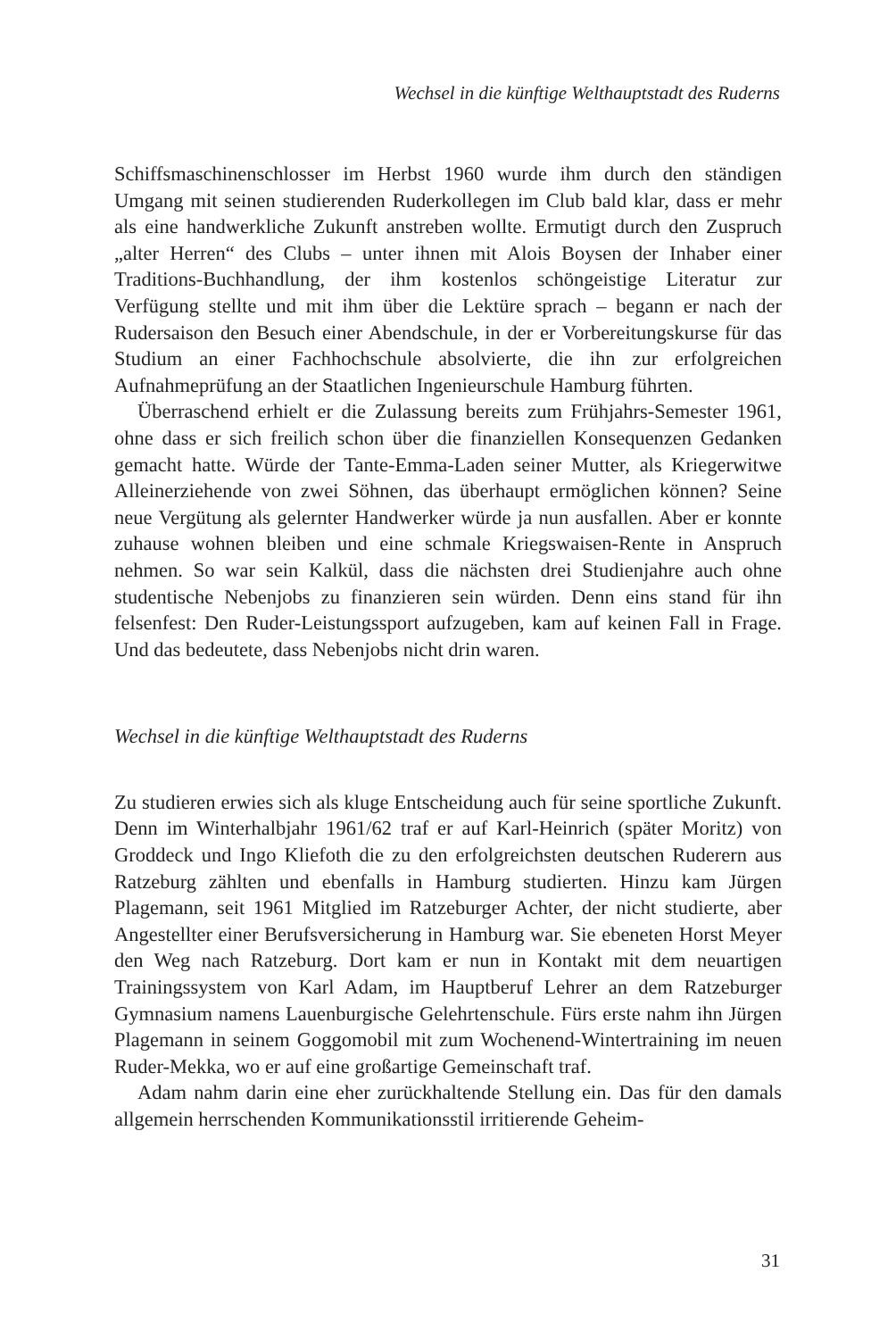Wechsel in die künftige Welthauptstadt des Ruderns
Schiffsmaschinenschlosser im Herbst 1960 wurde ihm durch den ständigen Umgang mit seinen studierenden Ruderkollegen im Club bald klar, dass er mehr als eine handwerkliche Zukunft anstreben wollte. Ermutigt durch den Zuspruch „alter Herren“ des Clubs – unter ihnen mit Alois Boysen der Inhaber einer Traditions-Buchhandlung, der ihm kostenlos schöngeistige Literatur zur Verfügung stellte und mit ihm über die Lektüre sprach – begann er nach der Rudersaison den Besuch einer Abendschule, in der er Vorbereitungskurse für das Studium an einer Fachhochschule absolvierte, die ihn zur erfolgreichen Aufnahmeprüfung an der Staatlichen Ingenieurschule Hamburg führten.
Überraschend erhielt er die Zulassung bereits zum Frühjahrs-Semester 1961, ohne dass er sich freilich schon über die finanziellen Konsequenzen Gedanken gemacht hatte. Würde der Tante-Emma-Laden seiner Mutter, als Kriegerwitwe Alleinerziehende von zwei Söhnen, das überhaupt ermöglichen können? Seine neue Vergütung als gelernter Handwerker würde ja nun ausfallen. Aber er konnte zuhause wohnen bleiben und eine schmale Kriegswaisen-Rente in Anspruch nehmen. So war sein Kalkül, dass die nächsten drei Studienjahre auch ohne studentische Nebenjobs zu finanzieren sein würden. Denn eins stand für ihn felsenfest: Den Ruder-Leistungssport aufzugeben, kam auf keinen Fall in Frage. Und das bedeutete, dass Nebenjobs nicht drin waren.
Wechsel in die künftige Welthauptstadt des Ruderns
Zu studieren erwies sich als kluge Entscheidung auch für seine sportliche Zukunft. Denn im Winterhalbjahr 1961/62 traf er auf Karl-Heinrich (später Moritz) von Groddeck und Ingo Kliefoth die zu den erfolgreichsten deutschen Ruderern aus Ratzeburg zählten und ebenfalls in Hamburg studierten. Hinzu kam Jürgen Plagemann, seit 1961 Mitglied im Ratzeburger Achter, der nicht studierte, aber Angestellter einer Berufsversicherung in Hamburg war. Sie ebeneten Horst Meyer den Weg nach Ratzeburg. Dort kam er nun in Kontakt mit dem neuartigen Trainingssystem von Karl Adam, im Hauptberuf Lehrer an dem Ratzeburger Gymnasium namens Lauenburgische Gelehrtenschule. Fürs erste nahm ihn Jürgen Plagemann in seinem Goggomobil mit zum Wochenend-Wintertraining im neuen Ruder-Mekka, wo er auf eine großartige Gemeinschaft traf.
Adam nahm darin eine eher zurückhaltende Stellung ein. Das für den damals allgemein herrschenden Kommunikationsstil irritierende Geheim-
31